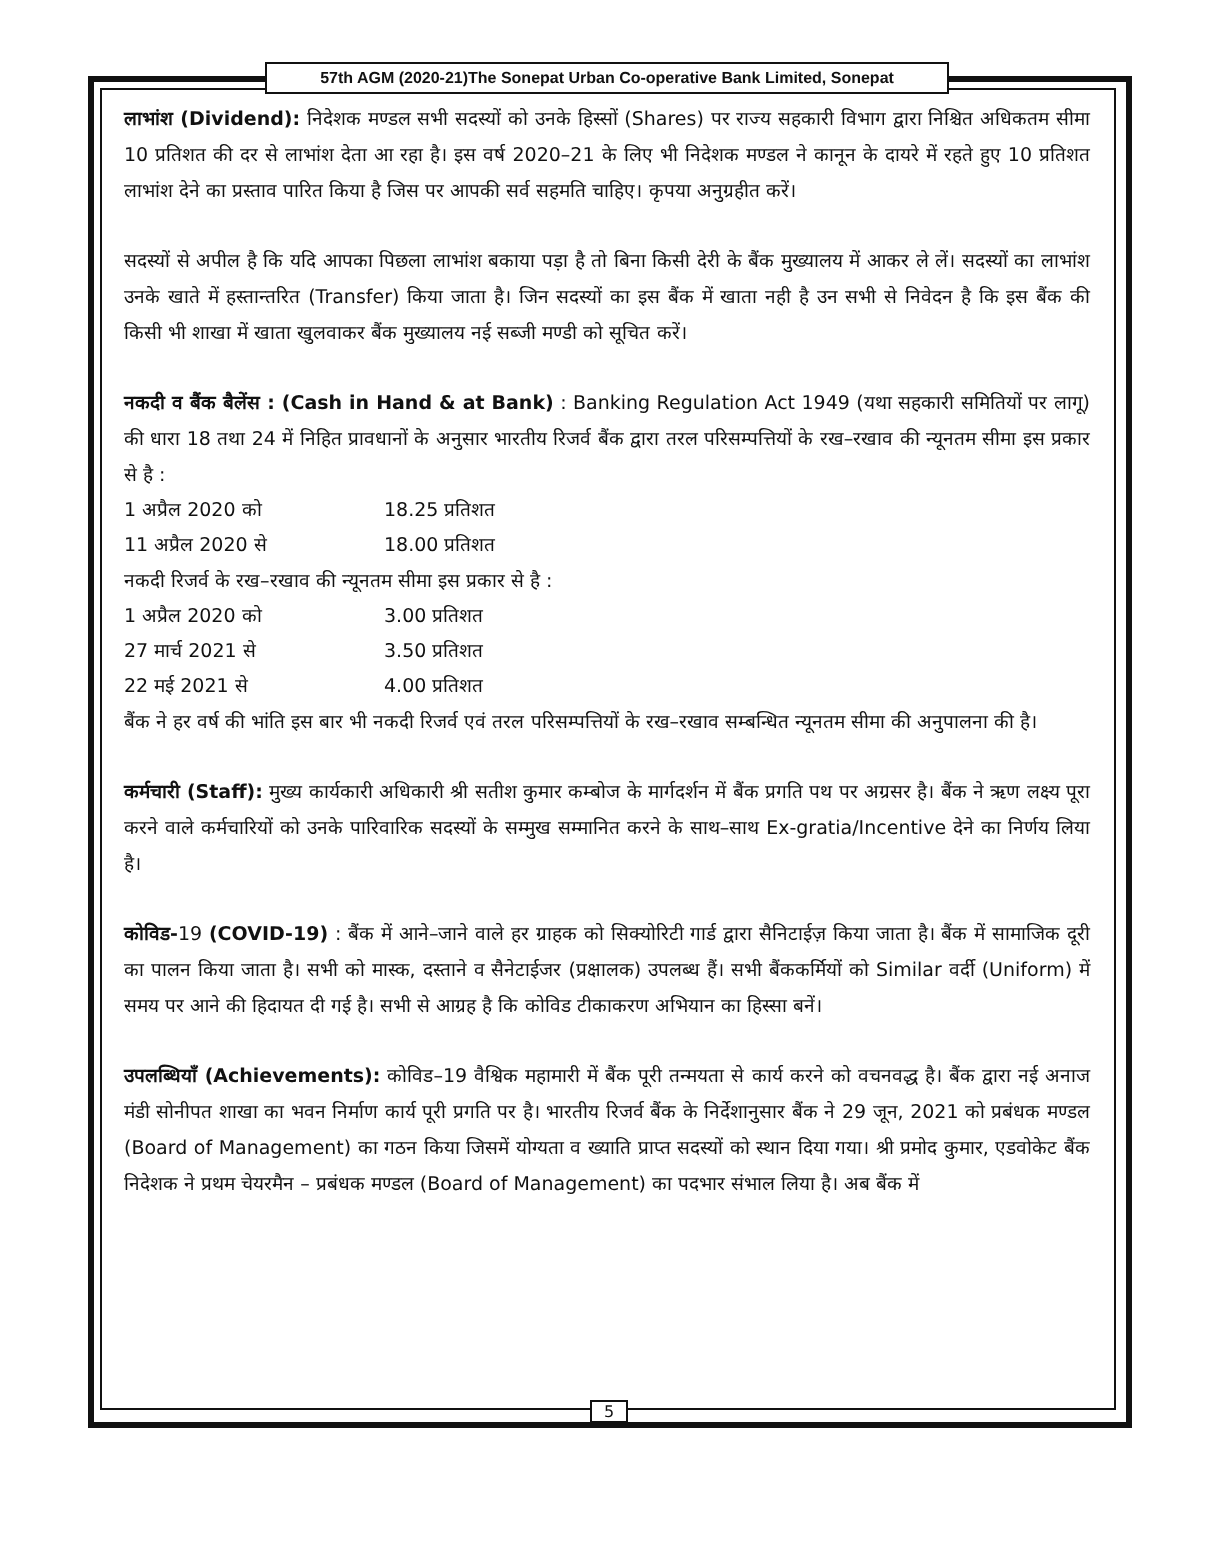57th AGM (2020-21)The Sonepat Urban Co-operative Bank Limited, Sonepat
लाभांश (Dividend): निदेशक मण्डल सभी सदस्यों को उनके हिस्सों (Shares) पर राज्य सहकारी विभाग द्वारा निश्चित अधिकतम सीमा 10 प्रतिशत की दर से लाभांश देता आ रहा है। इस वर्ष 2020–21 के लिए भी निदेशक मण्डल ने कानून के दायरे में रहते हुए 10 प्रतिशत लाभांश देने का प्रस्ताव पारित किया है जिस पर आपकी सर्व सहमति चाहिए। कृपया अनुग्रहीत करें।
सदस्यों से अपील है कि यदि आपका पिछला लाभांश बकाया पड़ा है तो बिना किसी देरी के बैंक मुख्यालय में आकर ले लें। सदस्यों का लाभांश उनके खाते में हस्तान्तरित (Transfer) किया जाता है। जिन सदस्यों का इस बैंक में खाता नही है उन सभी से निवेदन है कि इस बैंक की किसी भी शाखा में खाता खुलवाकर बैंक मुख्यालय नई सब्जी मण्डी को सूचित करें।
नकदी व बैंक बैलेंस : (Cash in Hand & at Bank) : Banking Regulation Act 1949 (यथा सहकारी समितियों पर लागू) की धारा 18 तथा 24 में निहित प्रावधानों के अनुसार भारतीय रिजर्व बैंक द्वारा तरल परिसम्पत्तियों के रख–रखाव की न्यूनतम सीमा इस प्रकार से है :
1 अप्रैल 2020 को 18.25 प्रतिशत
11 अप्रैल 2020 से 18.00 प्रतिशत
नकदी रिजर्व के रख–रखाव की न्यूनतम सीमा इस प्रकार से है :
1 अप्रैल 2020 को 3.00 प्रतिशत
27 मार्च 2021 से 3.50 प्रतिशत
22 मई 2021 से 4.00 प्रतिशत
बैंक ने हर वर्ष की भांति इस बार भी नकदी रिजर्व एवं तरल परिसम्पत्तियों के रख–रखाव सम्बन्धित न्यूनतम सीमा की अनुपालना की है।
कर्मचारी (Staff): मुख्य कार्यकारी अधिकारी श्री सतीश कुमार कम्बोज के मार्गदर्शन में बैंक प्रगति पथ पर अग्रसर है। बैंक ने ऋण लक्ष्य पूरा करने वाले कर्मचारियों को उनके पारिवारिक सदस्यों के सम्मुख सम्मानित करने के साथ–साथ Ex-gratia/Incentive देने का निर्णय लिया है।
कोविड-19 (COVID-19) : बैंक में आने–जाने वाले हर ग्राहक को सिक्योरिटी गार्ड द्वारा सैनिटाईज़ किया जाता है। बैंक में सामाजिक दूरी का पालन किया जाता है। सभी को मास्क, दस्ताने व सैनेटाईजर (प्रक्षालक) उपलब्ध हैं। सभी बैंककर्मियों को Similar वर्दी (Uniform) में समय पर आने की हिदायत दी गई है। सभी से आग्रह है कि कोविड टीकाकरण अभियान का हिस्सा बनें।
उपलब्धियाँ (Achievements): कोविड–19 वैश्विक महामारी में बैंक पूरी तन्मयता से कार्य करने को वचनवद्ध है। बैंक द्वारा नई अनाज मंडी सोनीपत शाखा का भवन निर्माण कार्य पूरी प्रगति पर है। भारतीय रिजर्व बैंक के निर्देशानुसार बैंक ने 29 जून, 2021 को प्रबंधक मण्डल (Board of Management) का गठन किया जिसमें योग्यता व ख्याति प्राप्त सदस्यों को स्थान दिया गया। श्री प्रमोद कुमार, एडवोकेट बैंक निदेशक ने प्रथम चेयरमैन – प्रबंधक मण्डल (Board of Management) का पदभार संभाल लिया है। अब बैंक में
5